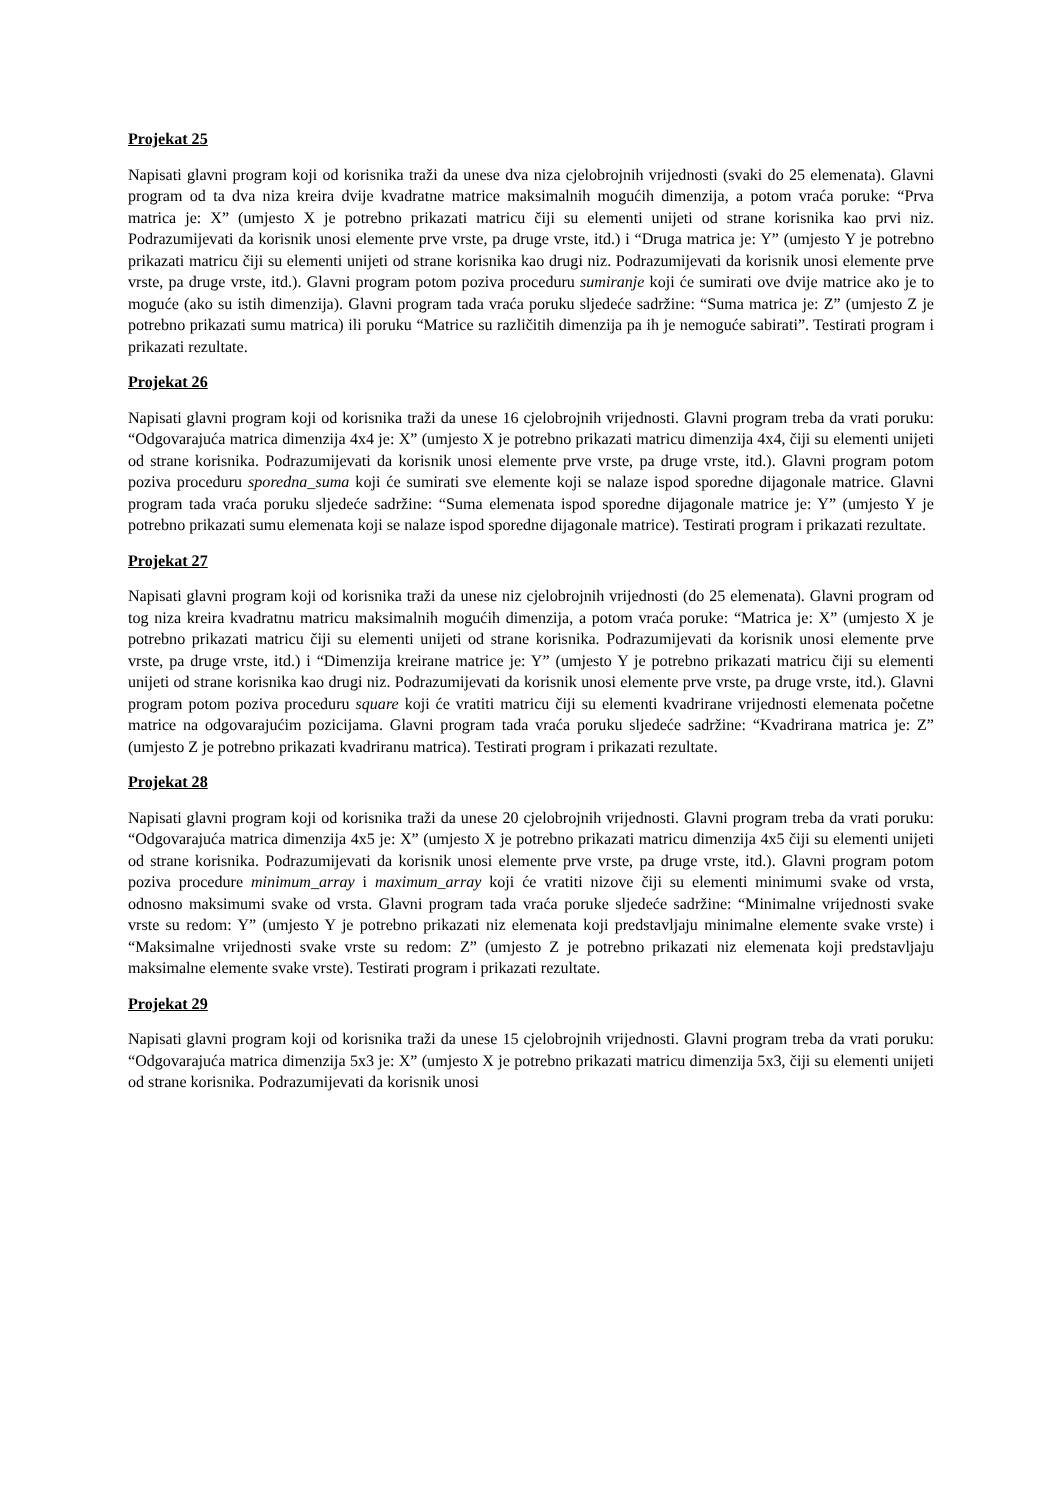Projekat 25
Napisati glavni program koji od korisnika traži da unese dva niza cjelobrojnih vrijednosti (svaki do 25 elemenata). Glavni program od ta dva niza kreira dvije kvadratne matrice maksimalnih mogućih dimenzija, a potom vraća poruke: “Prva matrica je: X” (umjesto X je potrebno prikazati matricu čiji su elementi unijeti od strane korisnika kao prvi niz. Podrazumijevati da korisnik unosi elemente prve vrste, pa druge vrste, itd.) i “Druga matrica je: Y” (umjesto Y je potrebno prikazati matricu čiji su elementi unijeti od strane korisnika kao drugi niz. Podrazumijevati da korisnik unosi elemente prve vrste, pa druge vrste, itd.). Glavni program potom poziva proceduru sumiranje koji će sumirati ove dvije matrice ako je to moguće (ako su istih dimenzija). Glavni program tada vraća poruku sljedeće sadržine: “Suma matrica je: Z” (umjesto Z je potrebno prikazati sumu matrica) ili poruku “Matrice su različitih dimenzija pa ih je nemoguće sabirati”. Testirati program i prikazati rezultate.
Projekat 26
Napisati glavni program koji od korisnika traži da unese 16 cjelobrojnih vrijednosti. Glavni program treba da vrati poruku: “Odgovarajuća matrica dimenzija 4x4 je: X” (umjesto X je potrebno prikazati matricu dimenzija 4x4, čiji su elementi unijeti od strane korisnika. Podrazumijevati da korisnik unosi elemente prve vrste, pa druge vrste, itd.). Glavni program potom poziva proceduru sporedna_suma koji će sumirati sve elemente koji se nalaze ispod sporedne dijagonale matrice. Glavni program tada vraća poruku sljedeće sadržine: “Suma elemenata ispod sporedne dijagonale matrice je: Y” (umjesto Y je potrebno prikazati sumu elemenata koji se nalaze ispod sporedne dijagonale matrice). Testirati program i prikazati rezultate.
Projekat 27
Napisati glavni program koji od korisnika traži da unese niz cjelobrojnih vrijednosti (do 25 elemenata). Glavni program od tog niza kreira kvadratnu matricu maksimalnih mogućih dimenzija, a potom vraća poruke: “Matrica je: X” (umjesto X je potrebno prikazati matricu čiji su elementi unijeti od strane korisnika. Podrazumijevati da korisnik unosi elemente prve vrste, pa druge vrste, itd.) i “Dimenzija kreirane matrice je: Y” (umjesto Y je potrebno prikazati matricu čiji su elementi unijeti od strane korisnika kao drugi niz. Podrazumijevati da korisnik unosi elemente prve vrste, pa druge vrste, itd.). Glavni program potom poziva proceduru square koji će vratiti matricu čiji su elementi kvadrirane vrijednosti elemenata početne matrice na odgovarajućim pozicijama. Glavni program tada vraća poruku sljedeće sadržine: “Kvadrirana matrica je: Z” (umjesto Z je potrebno prikazati kvadriranu matrica). Testirati program i prikazati rezultate.
Projekat 28
Napisati glavni program koji od korisnika traži da unese 20 cjelobrojnih vrijednosti. Glavni program treba da vrati poruku: “Odgovarajuća matrica dimenzija 4x5 je: X” (umjesto X je potrebno prikazati matricu dimenzija 4x5 čiji su elementi unijeti od strane korisnika. Podrazumijevati da korisnik unosi elemente prve vrste, pa druge vrste, itd.). Glavni program potom poziva procedure minimum_array i maximum_array koji će vratiti nizove čiji su elementi minimumi svake od vrsta, odnosno maksimumi svake od vrsta. Glavni program tada vraća poruke sljedeće sadržine: “Minimalne vrijednosti svake vrste su redom: Y” (umjesto Y je potrebno prikazati niz elemenata koji predstavljaju minimalne elemente svake vrste) i “Maksimalne vrijednosti svake vrste su redom: Z” (umjesto Z je potrebno prikazati niz elemenata koji predstavljaju maksimalne elemente svake vrste). Testirati program i prikazati rezultate.
Projekat 29
Napisati glavni program koji od korisnika traži da unese 15 cjelobrojnih vrijednosti. Glavni program treba da vrati poruku: “Odgovarajuća matrica dimenzija 5x3 je: X” (umjesto X je potrebno prikazati matricu dimenzija 5x3, čiji su elementi unijeti od strane korisnika. Podrazumijevati da korisnik unosi